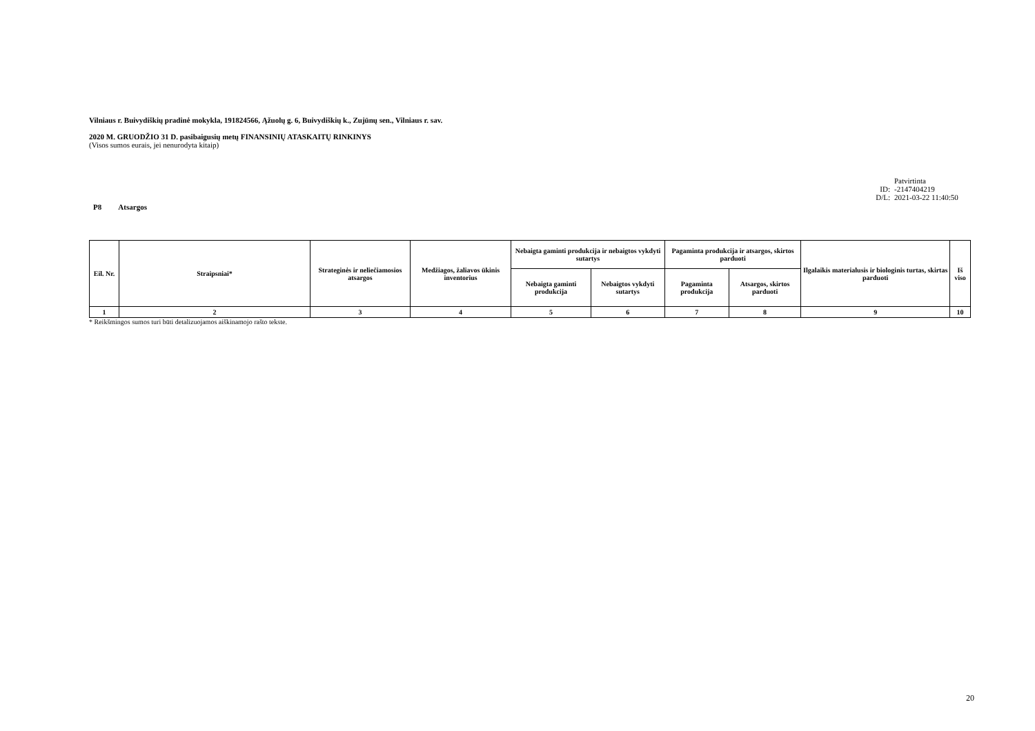Vilniaus r. Buivydiškių pradinė mokykla, 191824566, Ąžuolų g. 6, Buivydiškių k., Zujūnų sen., Vilniaus r. sav.
2020 M. GRUODŽIO 31 D. pasibaigusių metų FINANSINIŲ ATASKAITŲ RINKINYS
(Visos sumos eurais, jei nenurodyta kitaip)
Patvirtinta
ID: -2147404219
D/L: 2021-03-22 11:40:50
P8 Atsargos
| Eil. Nr. | Straipsniai* | Strateginės ir neliečiamosios atsargos | Medžiagos, žaliavos ūkinis inventorius | Nebaigta gaminti produkcija ir nebaigtos vykdyti sutartys | | Pagaminta produkcija ir atsargos, skirtos parduoti | | Ilgalaikis materialusis ir biologinis turtas, skirtas parduoti | Iš viso |
| --- | --- | --- | --- | --- | --- | --- | --- | --- | --- |
| | | | | Nebaigta gaminti produkcija | Nebaigtos vykdyti sutartys | Pagaminta produkcija | Atsargos, skirtos parduoti | | |
| 1 | 2 | 3 | 4 | 5 | 6 | 7 | 8 | 9 | 10 |
* Reikšmingos sumos turi būti detalizuojamos aiškinamojo rašto tekste.
20